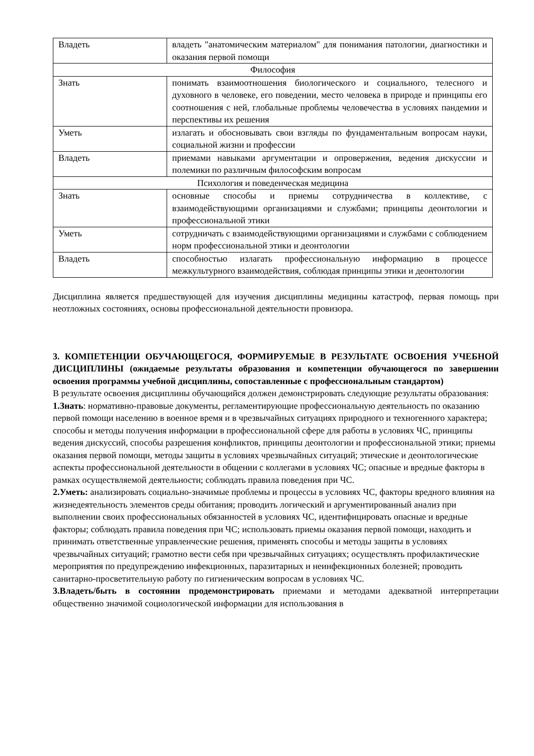| Владеть | владеть "анатомическим материалом" для понимания патологии, диагностики и оказания первой помощи |
| Философия | |
| Знать | понимать взаимоотношения биологического и социального, телесного и духовного в человеке, его поведении, место человека в природе и принципы его соотношения с ней, глобальные проблемы человечества в условиях пандемии и перспективы их решения |
| Уметь | излагать и обосновывать свои взгляды по фундаментальным вопросам науки, социальной жизни и профессии |
| Владеть | приемами навыками аргументации и опровержения, ведения дискуссии и полемики по различным философским вопросам |
| Психология и поведенческая медицина | |
| Знать | основные способы и приемы сотрудничества в коллективе, с взаимодействующими организациями и службами; принципы деонтологии и профессиональной этики |
| Уметь | сотрудничать с взаимодействующими организациями и службами с соблюдением норм профессиональной этики и деонтологии |
| Владеть | способностью излагать профессиональную информацию в процессе межкультурного взаимодействия, соблюдая принципы этики и деонтологии |
Дисциплина является предшествующей для изучения дисциплины медицины катастроф, первая помощь при неотложных состояниях, основы профессиональной деятельности провизора.
3. КОМПЕТЕНЦИИ ОБУЧАЮЩЕГОСЯ, ФОРМИРУЕМЫЕ В РЕЗУЛЬТАТЕ ОСВОЕНИЯ УЧЕБНОЙ ДИСЦИПЛИНЫ (ожидаемые результаты образования и компетенции обучающегося по завершении освоения программы учебной дисциплины, сопоставленные с профессиональным стандартом)
В результате освоения дисциплины обучающийся должен демонстрировать следующие результаты образования:
1.Знать: нормативно-правовые документы, регламентирующие профессиональную деятельность по оказанию первой помощи населению в военное время и в чрезвычайных ситуациях природного и техногенного характера; способы и методы получения информации в профессиональной сфере для работы в условиях ЧС, принципы ведения дискуссий, способы разрешения конфликтов, принципы деонтологии и профессиональной этики; приемы оказания первой помощи, методы защиты в условиях чрезвычайных ситуаций; этические и деонтологические аспекты профессиональной деятельности в общении с коллегами в условиях ЧС; опасные и вредные факторы в рамках осуществляемой деятельности; соблюдать правила поведения при ЧС.
2.Уметь: анализировать социально-значимые проблемы и процессы в условиях ЧС, факторы вредного влияния на жизнедеятельность элементов среды обитания; проводить логический и аргументированный анализ при выполнении своих профессиональных обязанностей в условиях ЧС, идентифицировать опасные и вредные факторы; соблюдать правила поведения при ЧС; использовать приемы оказания первой помощи, находить и принимать ответственные управленческие решения, применять способы и методы защиты в условиях чрезвычайных ситуаций; грамотно вести себя при чрезвычайных ситуациях; осуществлять профилактические мероприятия по предупреждению инфекционных, паразитарных и неинфекционных болезней; проводить санитарно-просветительную работу по гигиеническим вопросам в условиях ЧС.
3.Владеть/быть в состоянии продемонстрировать приемами и методами адекватной интерпретации общественно значимой социологической информации для использования в